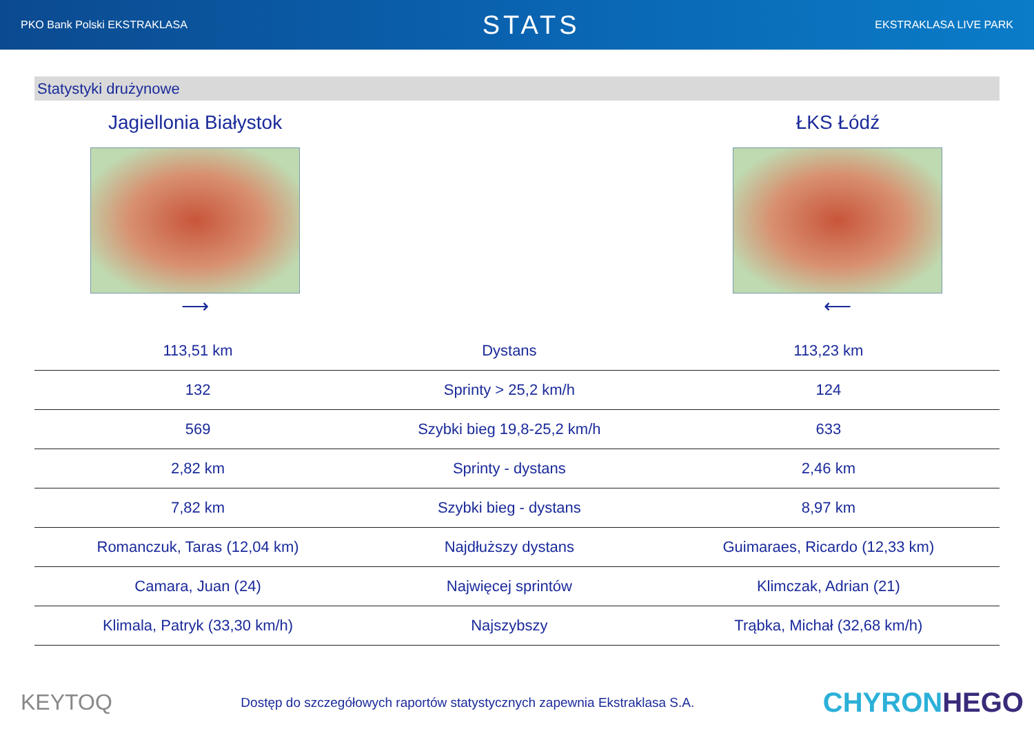PKO Bank Polski EKSTRAKLASA STATS EKSTRAKLASA LIVE PARK
Statystyki drużynowe
Jagiellonia Białystok
⟶
ŁKS Łódź
⟵
| 113,51 km | Dystans | 113,23 km |
| 132 | Sprinty > 25,2 km/h | 124 |
| 569 | Szybki bieg 19,8-25,2 km/h | 633 |
| 2,82 km | Sprinty - dystans | 2,46 km |
| 7,82 km | Szybki bieg - dystans | 8,97 km |
| Romanczuk, Taras (12,04 km) | Najdłuższy dystans | Guimaraes, Ricardo (12,33 km) |
| Camara, Juan (24) | Najwięcej sprintów | Klimczak, Adrian (21) |
| Klimala, Patryk (33,30 km/h) | Najszybszy | Trąbka, Michał (32,68 km/h) |
KEYTOQ Dostęp do szczegółowych raportów statystycznych zapewnia Ekstraklasa S.A. CHYRONHEGO